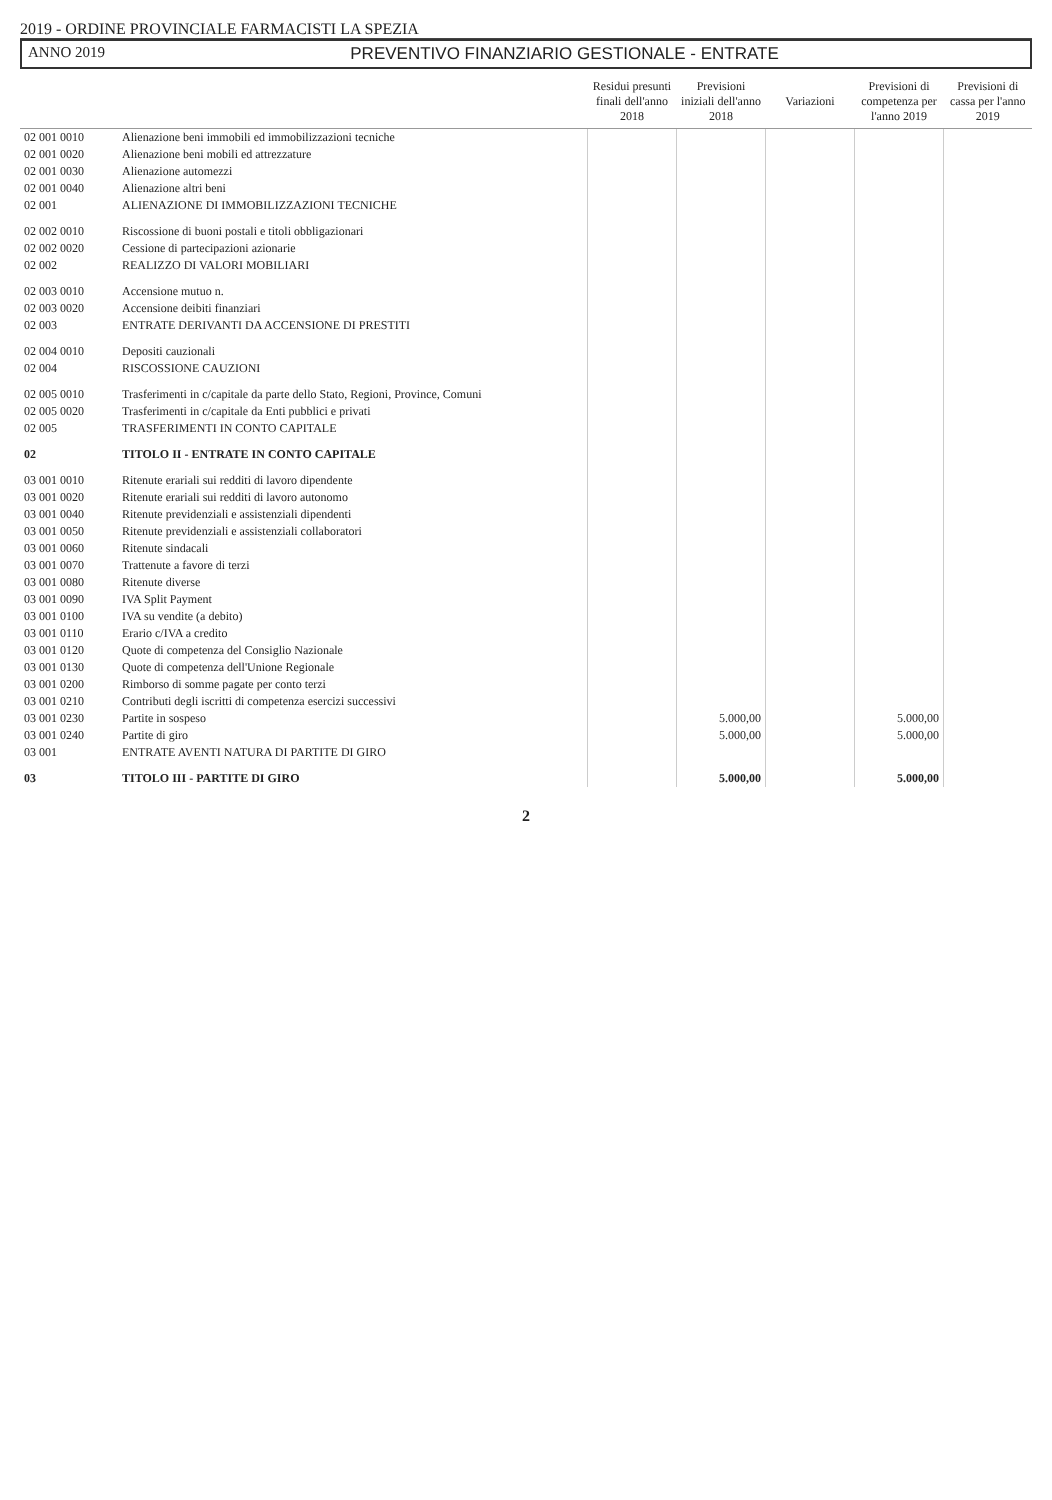2019 - ORDINE PROVINCIALE FARMACISTI LA SPEZIA
ANNO 2019 PREVENTIVO FINANZIARIO GESTIONALE - ENTRATE
| | | Residui presunti finali dell'anno 2018 | Previsioni iniziali dell'anno 2018 | Variazioni | Previsioni di competenza per l'anno 2019 | Previsioni di cassa per l'anno 2019 |
| --- | --- | --- | --- | --- | --- | --- |
| 02 001 0010 | Alienazione beni immobili ed immobilizzazioni tecniche | | | | | |
| 02 001 0020 | Alienazione beni mobili ed attrezzature | | | | | |
| 02 001 0030 | Alienazione automezzi | | | | | |
| 02 001 0040 | Alienazione altri beni | | | | | |
| 02 001 | ALIENAZIONE DI IMMOBILIZZAZIONI TECNICHE | | | | | |
| 02 002 0010 | Riscossione di buoni postali e titoli obbligazionari | | | | | |
| 02 002 0020 | Cessione di partecipazioni azionarie | | | | | |
| 02 002 | REALIZZO DI VALORI MOBILIARI | | | | | |
| 02 003 0010 | Accensione mutuo n. | | | | | |
| 02 003 0020 | Accensione deibiti finanziari | | | | | |
| 02 003 | ENTRATE DERIVANTI DA ACCENSIONE DI PRESTITI | | | | | |
| 02 004 0010 | Depositi cauzionali | | | | | |
| 02 004 | RISCOSSIONE CAUZIONI | | | | | |
| 02 005 0010 | Trasferimenti in c/capitale da parte dello Stato, Regioni, Province, Comuni | | | | | |
| 02 005 0020 | Trasferimenti in c/capitale da Enti pubblici e privati | | | | | |
| 02 005 | TRASFERIMENTI IN CONTO CAPITALE | | | | | |
| 02 | TITOLO II - ENTRATE IN CONTO CAPITALE | | | | | |
| 03 001 0010 | Ritenute erariali sui redditi di lavoro dipendente | | | | | |
| 03 001 0020 | Ritenute erariali sui redditi di lavoro autonomo | | | | | |
| 03 001 0040 | Ritenute previdenziali e assistenziali dipendenti | | | | | |
| 03 001 0050 | Ritenute previdenziali e assistenziali collaboratori | | | | | |
| 03 001 0060 | Ritenute sindacali | | | | | |
| 03 001 0070 | Trattenute a favore di terzi | | | | | |
| 03 001 0080 | Ritenute diverse | | | | | |
| 03 001 0090 | IVA Split Payment | | | | | |
| 03 001 0100 | IVA su vendite (a debito) | | | | | |
| 03 001 0110 | Erario c/IVA a credito | | | | | |
| 03 001 0120 | Quote di competenza del Consiglio Nazionale | | | | | |
| 03 001 0130 | Quote di competenza dell'Unione Regionale | | | | | |
| 03 001 0200 | Rimborso di somme pagate per conto terzi | | | | | |
| 03 001 0210 | Contributi degli iscritti di competenza esercizi successivi | | | | | |
| 03 001 0230 | Partite in sospeso | | 5.000,00 | | 5.000,00 | |
| 03 001 0240 | Partite di giro | | 5.000,00 | | 5.000,00 | |
| 03 001 | ENTRATE AVENTI NATURA DI PARTITE DI GIRO | | | | | |
| 03 | TITOLO III - PARTITE DI GIRO | | 5.000,00 | | 5.000,00 | |
2